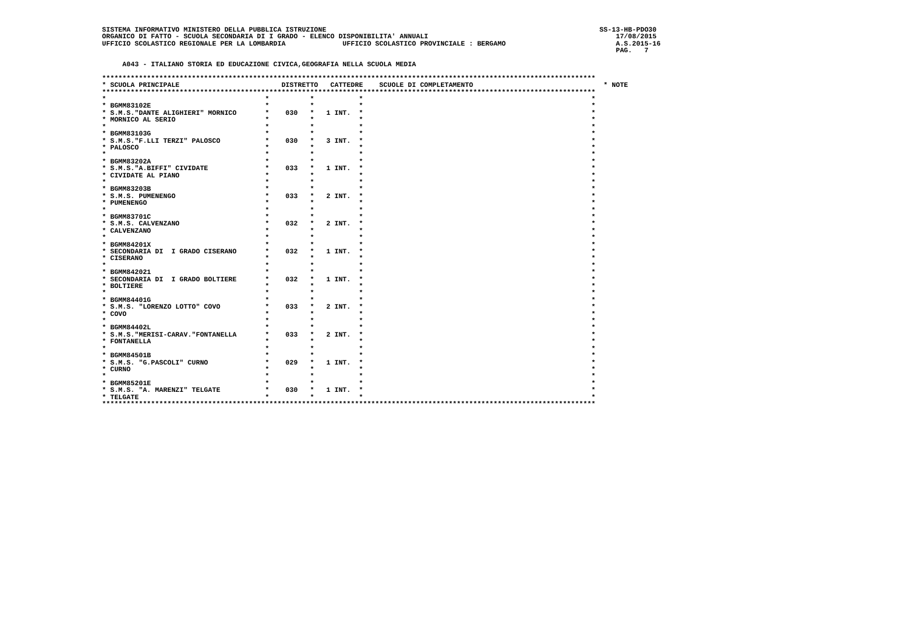SISTEMA INFORMATIVO MINISTERO DELLA PUBBLICA ISTRUZIONE                                                                   SS-13-HB-PDO30
ORGANICO DI FATTO - SCUOLA SECONDARIA DI I GRADO - ELENCO DISPONIBILITA' ANNUALI                                              17/08/2015
UFFICIO SCOLASTICO REGIONALE PER LA LOMBARDIA              UFFICIO SCOLASTICO PROVINCIALE : BERGAMO                           A.S.2015-16
                                                                                                                              PAG.   7

     A043 - ITALIANO STORIA ED EDUCAZIONE CIVICA,GEOGRAFIA NELLA SCUOLA MEDIA

*************************************************************************************************************************
* SCUOLA PRINCIPALE                         DISTRETTO   CATTEDRE    SCUOLE DI COMPLETAMENTO                                * NOTE
*************************************************************************************************************************
*                                       *          *           *                                                        *
* BGMM83102E                            *          *           *                                                        *
* S.M.S."DANTE ALIGHIERI" MORNICO       *    030   *   1 INT.  *                                                        *
* MORNICO AL SERIO                      *          *           *                                                        *
*                                       *          *           *                                                        *
* BGMM83103G                            *          *           *                                                        *
* S.M.S."F.LLI TERZI" PALOSCO           *    030   *   3 INT.  *                                                        *
* PALOSCO                               *          *           *                                                        *
*                                       *          *           *                                                        *
* BGMM83202A                            *          *           *                                                        *
* S.M.S."A.BIFFI" CIVIDATE              *    033   *   1 INT.  *                                                        *
* CIVIDATE AL PIANO                     *          *           *                                                        *
*                                       *          *           *                                                        *
* BGMM83203B                            *          *           *                                                        *
* S.M.S. PUMENENGO                      *    033   *   2 INT.  *                                                        *
* PUMENENGO                             *          *           *                                                        *
*                                       *          *           *                                                        *
* BGMM83701C                            *          *           *                                                        *
* S.M.S. CALVENZANO                     *    032   *   2 INT.  *                                                        *
* CALVENZANO                            *          *           *                                                        *
*                                       *          *           *                                                        *
* BGMM84201X                            *          *           *                                                        *
* SECONDARIA DI  I GRADO CISERANO       *    032   *   1 INT.  *                                                        *
* CISERANO                              *          *           *                                                        *
*                                       *          *           *                                                        *
* BGMM842021                            *          *           *                                                        *
* SECONDARIA DI  I GRADO BOLTIERE       *    032   *   1 INT.  *                                                        *
* BOLTIERE                              *          *           *                                                        *
*                                       *          *           *                                                        *
* BGMM84401G                            *          *           *                                                        *
* S.M.S. "LORENZO LOTTO" COVO           *    033   *   2 INT.  *                                                        *
* COVO                                  *          *           *                                                        *
*                                       *          *           *                                                        *
* BGMM84402L                            *          *           *                                                        *
* S.M.S."MERISI-CARAV."FONTANELLA       *    033   *   2 INT.  *                                                        *
* FONTANELLA                            *          *           *                                                        *
*                                       *          *           *                                                        *
* BGMM84501B                            *          *           *                                                        *
* S.M.S. "G.PASCOLI" CURNO              *    029   *   1 INT.  *                                                        *
* CURNO                                 *          *           *                                                        *
*                                       *          *           *                                                        *
* BGMM85201E                            *          *           *                                                        *
* S.M.S. "A. MARENZI" TELGATE           *    030   *   1 INT.  *                                                        *
* TELGATE                               *          *           *                                                        *
*************************************************************************************************************************